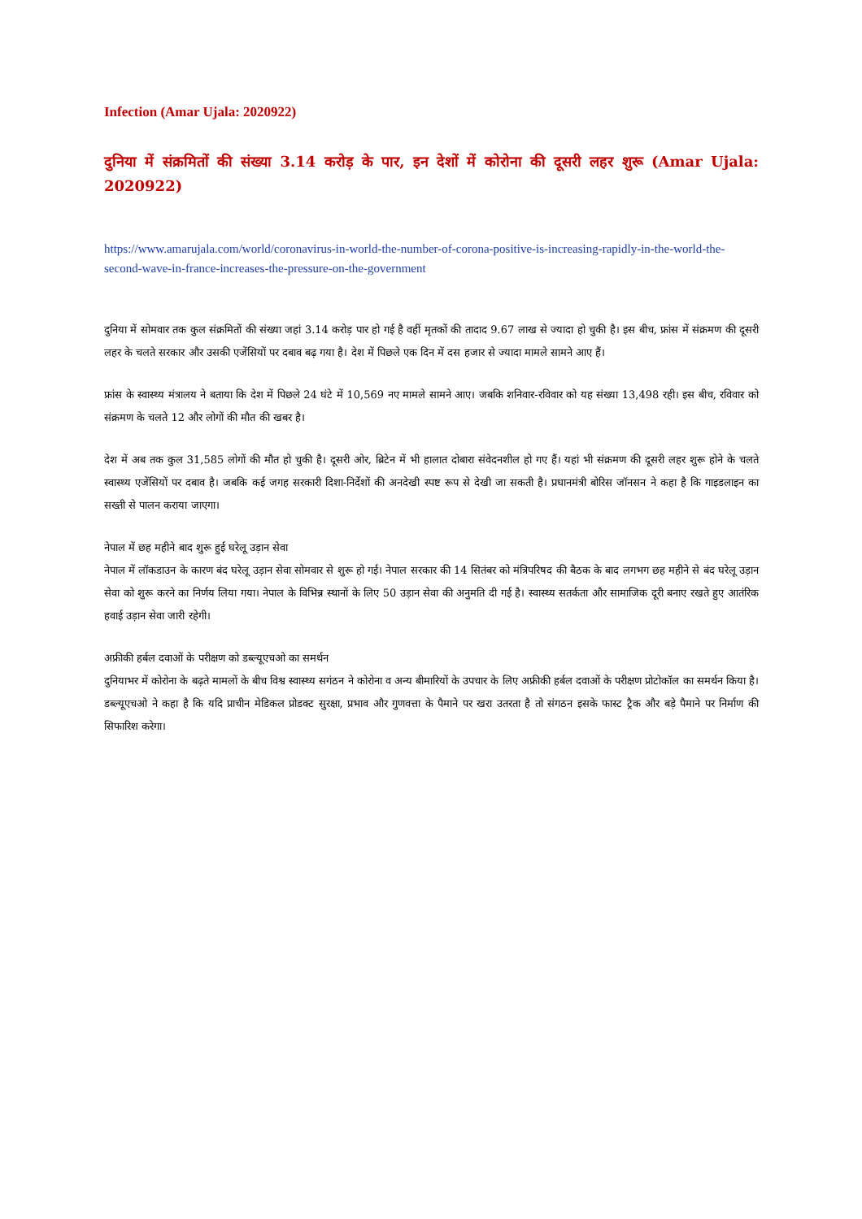Infection (Amar Ujala: 2020922)
दुनिया में संक्रमितों की संख्या 3.14 करोड़ के पार, इन देशों में कोरोना की दूसरी लहर शुरू (Amar Ujala: 2020922)
https://www.amarujala.com/world/coronavirus-in-world-the-number-of-corona-positive-is-increasing-rapidly-in-the-world-the-second-wave-in-france-increases-the-pressure-on-the-government
दुनिया में सोमवार तक कुल संक्रमितों की संख्या जहां 3.14 करोड़ पार हो गई है वहीं मृतकों की तादाद 9.67 लाख से ज्यादा हो चुकी है। इस बीच, फ्रांस में संक्रमण की दूसरी लहर के चलते सरकार और उसकी एजेंसियों पर दबाव बढ़ गया है। देश में पिछले एक दिन में दस हजार से ज्यादा मामले सामने आए हैं।
फ्रांस के स्वास्थ्य मंत्रालय ने बताया कि देश में पिछले 24 घंटे में 10,569 नए मामले सामने आए। जबकि शनिवार-रविवार को यह संख्या 13,498 रही। इस बीच, रविवार को संक्रमण के चलते 12 और लोगों की मौत की खबर है।
देश में अब तक कुल 31,585 लोगों की मौत हो चुकी है। दूसरी ओर, ब्रिटेन में भी हालात दोबारा संवेदनशील हो गए हैं। यहां भी संक्रमण की दूसरी लहर शुरू होने के चलते स्वास्थ्य एजेंसियों पर दबाव है। जबकि कई जगह सरकारी दिशा-निर्देशों की अनदेखी स्पष्ट रूप से देखी जा सकती है। प्रधानमंत्री बोरिस जॉनसन ने कहा है कि गाइडलाइन का सख्ती से पालन कराया जाएगा।
नेपाल में छह महीने बाद शुरू हुई घरेलू उड़ान सेवा
नेपाल में लॉकडाउन के कारण बंद घरेलू उड़ान सेवा सोमवार से शुरू हो गई। नेपाल सरकार की 14 सितंबर को मंत्रिपरिषद की बैठक के बाद लगभग छह महीने से बंद घरेलू उड़ान सेवा को शुरू करने का निर्णय लिया गया। नेपाल के विभिन्न स्थानों के लिए 50 उड़ान सेवा की अनुमति दी गई है। स्वास्थ्य सतर्कता और सामाजिक दूरी बनाए रखते हुए आतंरिक हवाई उड़ान सेवा जारी रहेगी।
अफ्रीकी हर्बल दवाओं के परीक्षण को डब्ल्यूएचओ का समर्थन
दुनियाभर में कोरोना के बढ़ते मामलों के बीच विश्व स्वास्थ्य सगंठन ने कोरोना व अन्य बीमारियों के उपचार के लिए अफ्रीकी हर्बल दवाओं के परीक्षण प्रोटोकॉल का समर्थन किया है। डब्ल्यूएचओ ने कहा है कि यदि प्राचीन मेडिकल प्रोडक्ट सुरक्षा, प्रभाव और गुणवत्ता के पैमाने पर खरा उतरता है तो संगठन इसके फास्ट ट्रैक और बड़े पैमाने पर निर्माण की सिफारिश करेगा।